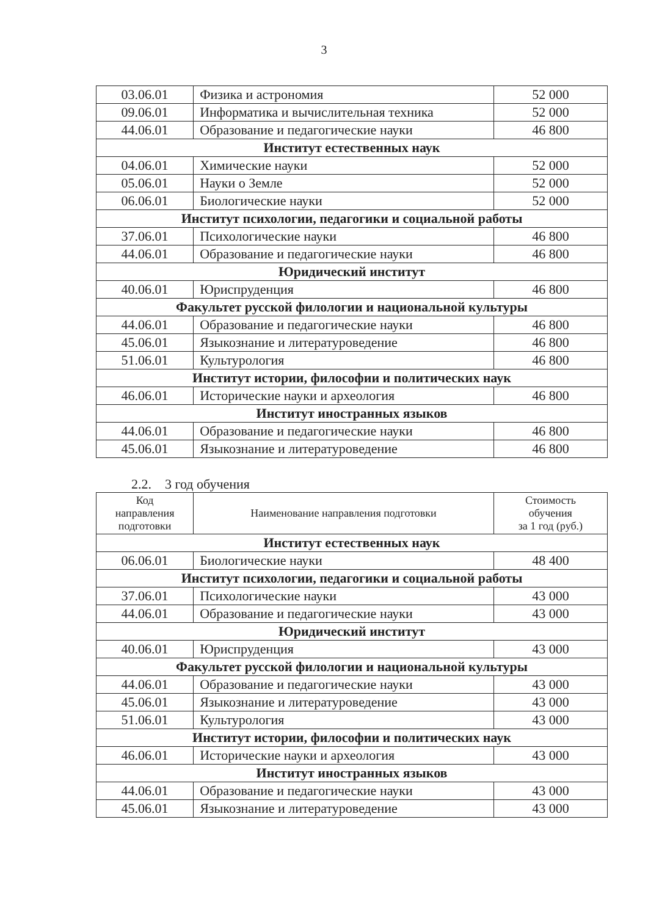3
| 03.06.01 | Физика и астрономия | 52 000 |
| 09.06.01 | Информатика и вычислительная техника | 52 000 |
| 44.06.01 | Образование и педагогические науки | 46 800 |
| Институт естественных наук | | |
| 04.06.01 | Химические науки | 52 000 |
| 05.06.01 | Науки о Земле | 52 000 |
| 06.06.01 | Биологические науки | 52 000 |
| Институт психологии, педагогики и социальной работы | | |
| 37.06.01 | Психологические науки | 46 800 |
| 44.06.01 | Образование и педагогические науки | 46 800 |
| Юридический институт | | |
| 40.06.01 | Юриспруденция | 46 800 |
| Факультет русской филологии и национальной культуры | | |
| 44.06.01 | Образование и педагогические науки | 46 800 |
| 45.06.01 | Языкознание и литературоведение | 46 800 |
| 51.06.01 | Культурология | 46 800 |
| Институт истории, философии и политических наук | | |
| 46.06.01 | Исторические науки и археология | 46 800 |
| Институт иностранных языков | | |
| 44.06.01 | Образование и педагогические науки | 46 800 |
| 45.06.01 | Языкознание и литературоведение | 46 800 |
2.2. 3 год обучения
| Код направления подготовки | Наименование направления подготовки | Стоимость обучения за 1 год (руб.) |
| --- | --- | --- |
| Институт естественных наук | | |
| 06.06.01 | Биологические науки | 48 400 |
| Институт психологии, педагогики и социальной работы | | |
| 37.06.01 | Психологические науки | 43 000 |
| 44.06.01 | Образование и педагогические науки | 43 000 |
| Юридический институт | | |
| 40.06.01 | Юриспруденция | 43 000 |
| Факультет русской филологии и национальной культуры | | |
| 44.06.01 | Образование и педагогические науки | 43 000 |
| 45.06.01 | Языкознание и литературоведение | 43 000 |
| 51.06.01 | Культурология | 43 000 |
| Институт истории, философии и политических наук | | |
| 46.06.01 | Исторические науки и археология | 43 000 |
| Институт иностранных языков | | |
| 44.06.01 | Образование и педагогические науки | 43 000 |
| 45.06.01 | Языкознание и литературоведение | 43 000 |